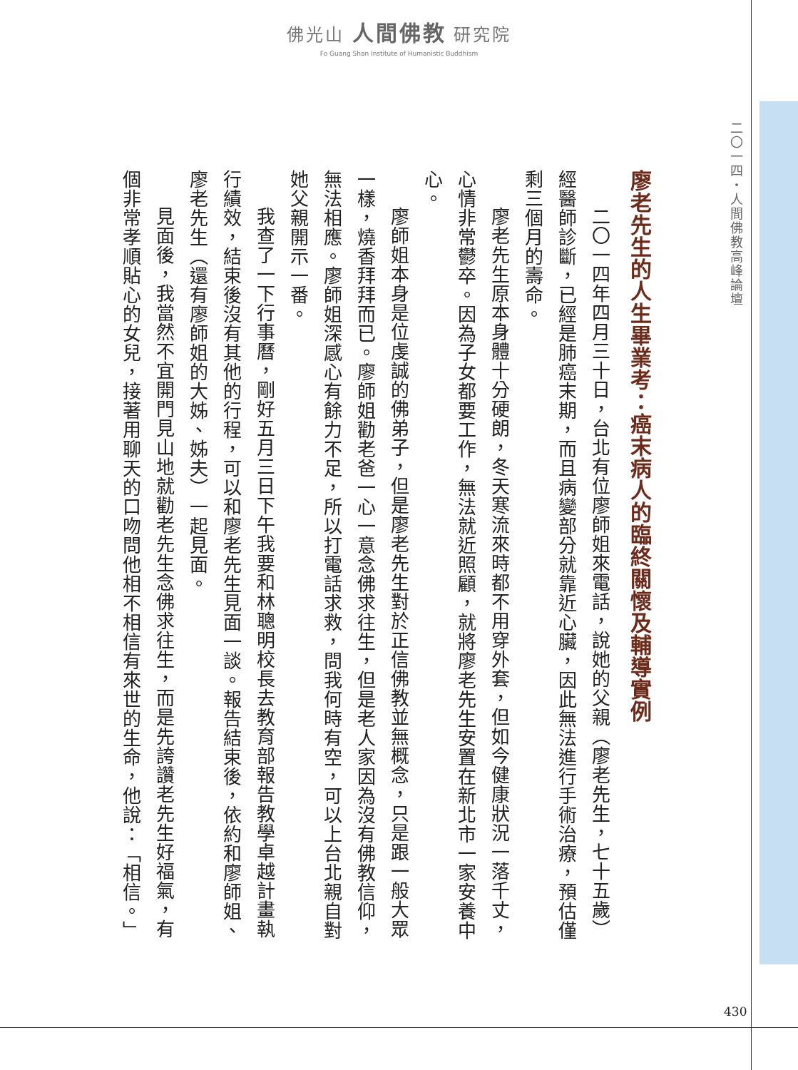佛光山 人間佛教 研究院
Fo Guang Shan Institute of Humanistic Buddhism
二〇一四・人間佛教高峰論壇
廖老先生的人生畢業考：癌末病人的臨終關懷及輔導實例
二〇一四年四月三十日，台北有位廖師姐來電話，說她的父親（廖老先生，七十五歲）經醫師診斷，已經是肺癌末期，而且病變部分就靠近心臟，因此無法進行手術治療，預估僅剩三個月的壽命。
廖老先生原本身體十分硬朗，冬天寒流來時都不用穿外套，但如今健康狀況一落千丈，心情非常鬱卒。因為子女都要工作，無法就近照顧，就將廖老先生安置在新北市一家安養中心。
廖師姐本身是位虔誠的佛弟子，但是廖老先生對於正信佛教並無概念，只是跟一般大眾一樣，燒香拜拜而已。廖師姐勸老爸一心一意念佛求往生，但是老人家因為沒有佛教信仰，無法相應。廖師姐深感心有餘力不足，所以打電話求救，問我何時有空，可以上台北親自對她父親開示一番。
我查了一下行事曆，剛好五月三日下午我要和林聰明校長去教育部報告教學卓越計畫執行績效，結束後沒有其他的行程，可以和廖老先生見面一談。報告結束後，依約和廖師姐、廖老先生（還有廖師姐的大姊、姊夫）一起見面。
見面後，我當然不宜開門見山地就勸老先生念佛求往生，而是先誇讚老先生好福氣，有個非常孝順貼心的女兒，接著用聊天的口吻問他相不相信有來世的生命，他說：「相信。」
430